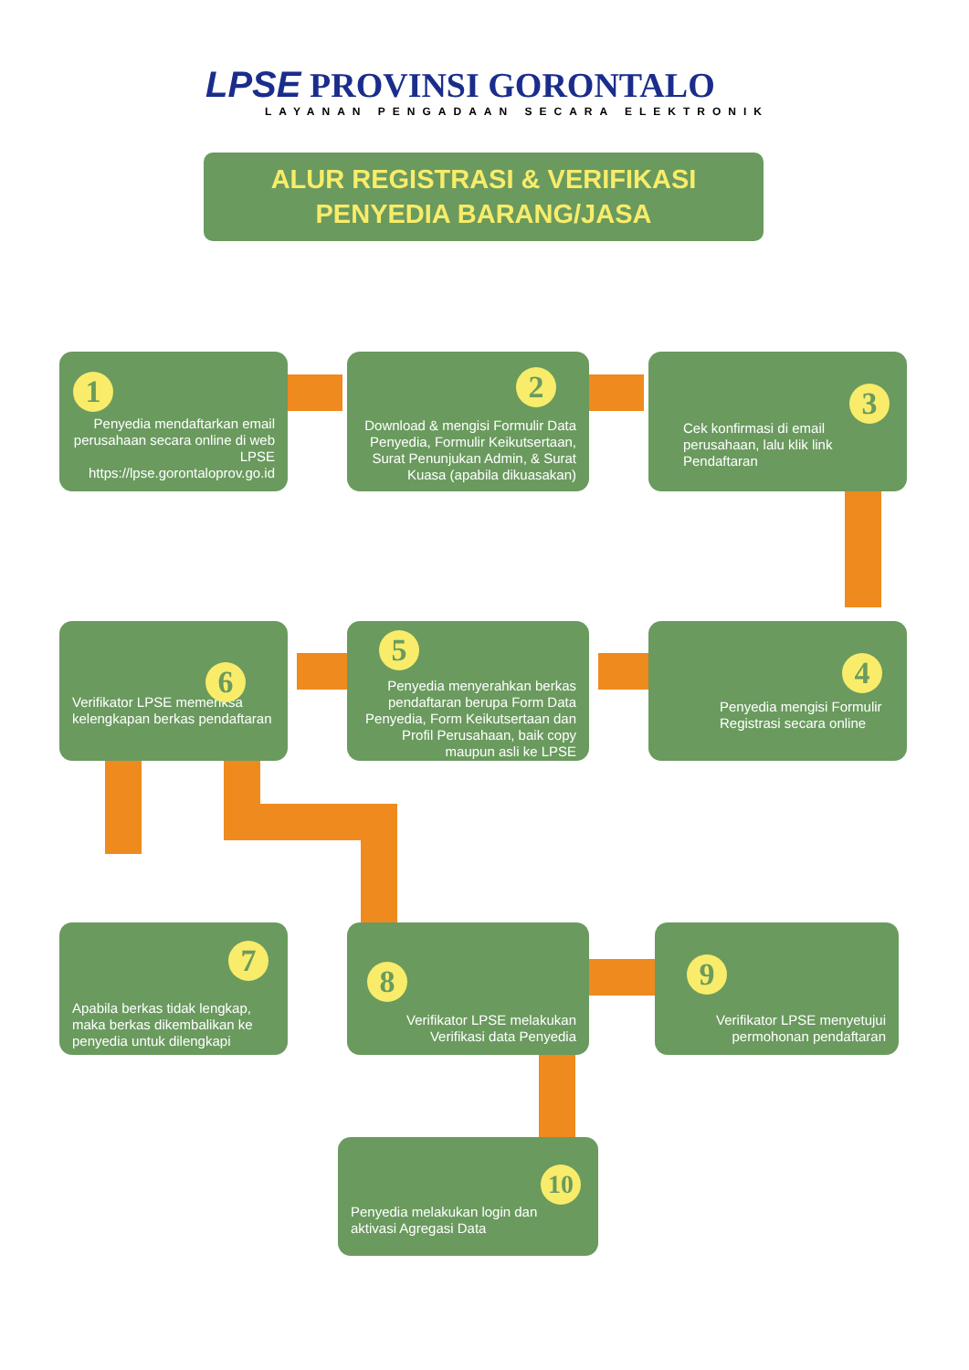LPSE PROVINSI GORONTALO
LAYANAN PENGADAAN SECARA ELEKTRONIK
ALUR REGISTRASI & VERIFIKASI
PENYEDIA BARANG/JASA
Penyedia mendaftarkan email perusahaan secara online di web LPSE https://lpse.gorontaloprov.go.id
1
Download & mengisi Formulir Data Penyedia, Formulir Keikutsertaan, Surat Penunjukan Admin, & Surat Kuasa (apabila dikuasakan)
2
Cek konfirmasi di email perusahaan, lalu klik link Pendaftaran
3
Penyedia mengisi Formulir Registrasi secara online
4
Penyedia menyerahkan berkas pendaftaran berupa Form Data Penyedia, Form Keikutsertaan dan Profil Perusahaan, baik copy maupun asli ke LPSE
5
Verifikator LPSE memeriksa kelengkapan berkas pendaftaran
6
Apabila berkas tidak lengkap, maka berkas dikembalikan ke penyedia untuk dilengkapi
7
Verifikator LPSE melakukan Verifikasi data Penyedia
8
Verifikator LPSE menyetujui permohonan pendaftaran
9
Penyedia melakukan login dan aktivasi Agregasi Data
10